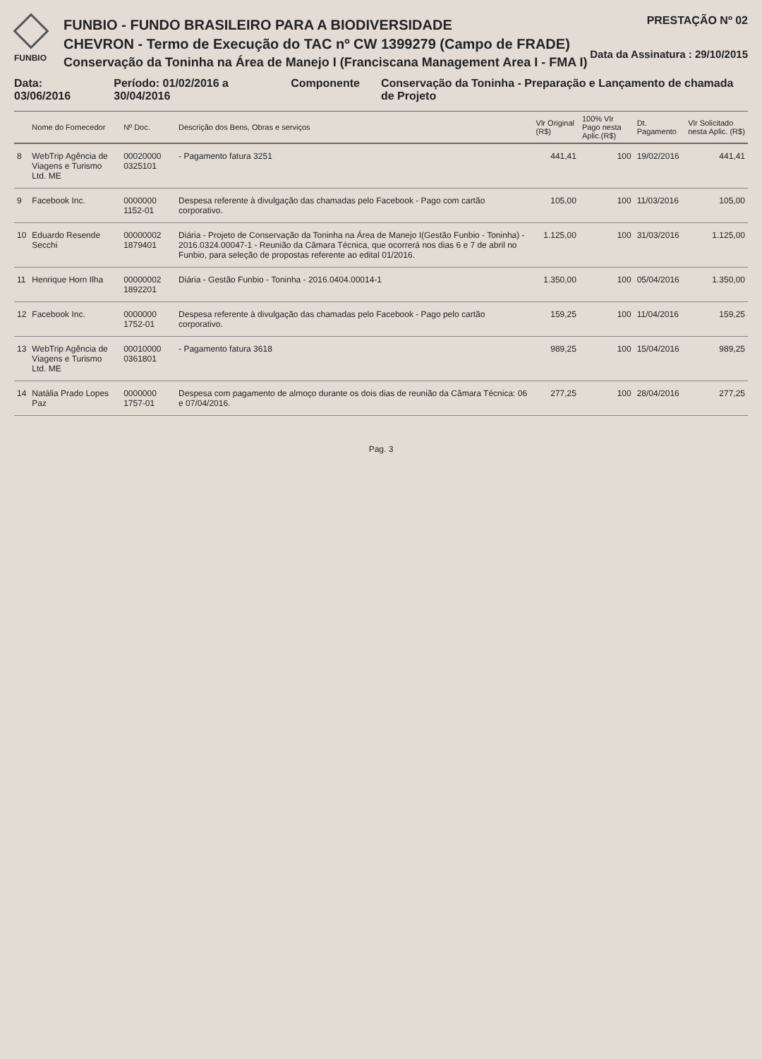FUNBIO
FUNBIO - FUNDO BRASILEIRO PARA A BIODIVERSIDADE
CHEVRON - Termo de Execução do TAC nº CW 1399279 (Campo de FRADE)
Conservação da Toninha na Área de Manejo I (Franciscana Management Area I - FMA I)
PRESTAÇÃO Nº 02
Data da Assinatura : 29/10/2015
Data: 03/06/2016 Período: 01/02/2016 a 30/04/2016
Componente Conservação da Toninha - Preparação e Lançamento de chamada de Projeto
| | Nome do Fornecedor | Nº Doc. | Descrição dos Bens, Obras e serviços | Vlr Original (R$) | 100% Vlr Pago nesta Aplic.(R$) | Dt. Pagamento | Vlr Solicitado nesta Aplic. (R$) |
| --- | --- | --- | --- | --- | --- | --- | --- |
| 8 | WebTrip Agência de Viagens e Turismo Ltd. ME | 00020000 0325101 | - Pagamento fatura 3251 | 441,41 | 100 | 19/02/2016 | 441,41 |
| 9 | Facebook Inc. | 0000000 1152-01 | Despesa referente à divulgação das chamadas pelo Facebook - Pago com cartão corporativo. | 105,00 | 100 | 11/03/2016 | 105,00 |
| 10 | Eduardo Resende Secchi | 00000002 1879401 | Diária - Projeto de Conservação da Toninha na Área de Manejo I(Gestão Funbio - Toninha) - 2016.0324.00047-1 - Reunião da Câmara Técnica, que ocorrerá nos dias 6 e 7 de abril no Funbio, para seleção de propostas referente ao edital 01/2016. | 1.125,00 | 100 | 31/03/2016 | 1.125,00 |
| 11 | Henrique Horn Ilha | 00000002 1892201 | Diária - Gestão Funbio - Toninha - 2016.0404.00014-1 | 1.350,00 | 100 | 05/04/2016 | 1.350,00 |
| 12 | Facebook Inc. | 0000000 1752-01 | Despesa referente à divulgação das chamadas pelo Facebook - Pago pelo cartão corporativo. | 159,25 | 100 | 11/04/2016 | 159,25 |
| 13 | WebTrip Agência de Viagens e Turismo Ltd. ME | 00010000 0361801 | - Pagamento fatura 3618 | 989,25 | 100 | 15/04/2016 | 989,25 |
| 14 | Natália Prado Lopes Paz | 0000000 1757-01 | Despesa com pagamento de almoço durante os dois dias de reunião da Câmara Técnica: 06 e 07/04/2016. | 277,25 | 100 | 28/04/2016 | 277,25 |
Pag. 3